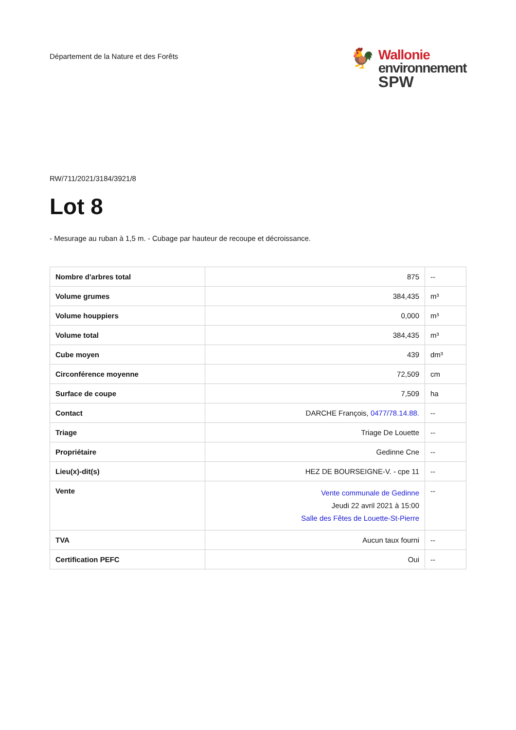Département de la Nature et des Forêts
🐓
Wallonie
environnement
SPW
RW/711/2021/3184/3921/8
Lot 8
- Mesurage au ruban à 1,5 m. - Cubage par hauteur de recoupe et décroissance.
| Nombre d'arbres total | 875 | -- |
| Volume grumes | 384,435 | m³ |
| Volume houppiers | 0,000 | m³ |
| Volume total | 384,435 | m³ |
| Cube moyen | 439 | dm³ |
| Circonférence moyenne | 72,509 | cm |
| Surface de coupe | 7,509 | ha |
| Contact | DARCHE François, 0477/78.14.88. | -- |
| Triage | Triage De Louette | -- |
| Propriétaire | Gedinne Cne | -- |
| Lieu(x)-dit(s) | HEZ DE BOURSEIGNE-V. - cpe 11 | -- |
| Vente | Vente communale de Gedinne Jeudi 22 avril 2021 à 15:00 Salle des Fêtes de Louette-St-Pierre | -- |
| TVA | Aucun taux fourni | -- |
| Certification PEFC | Oui | -- |